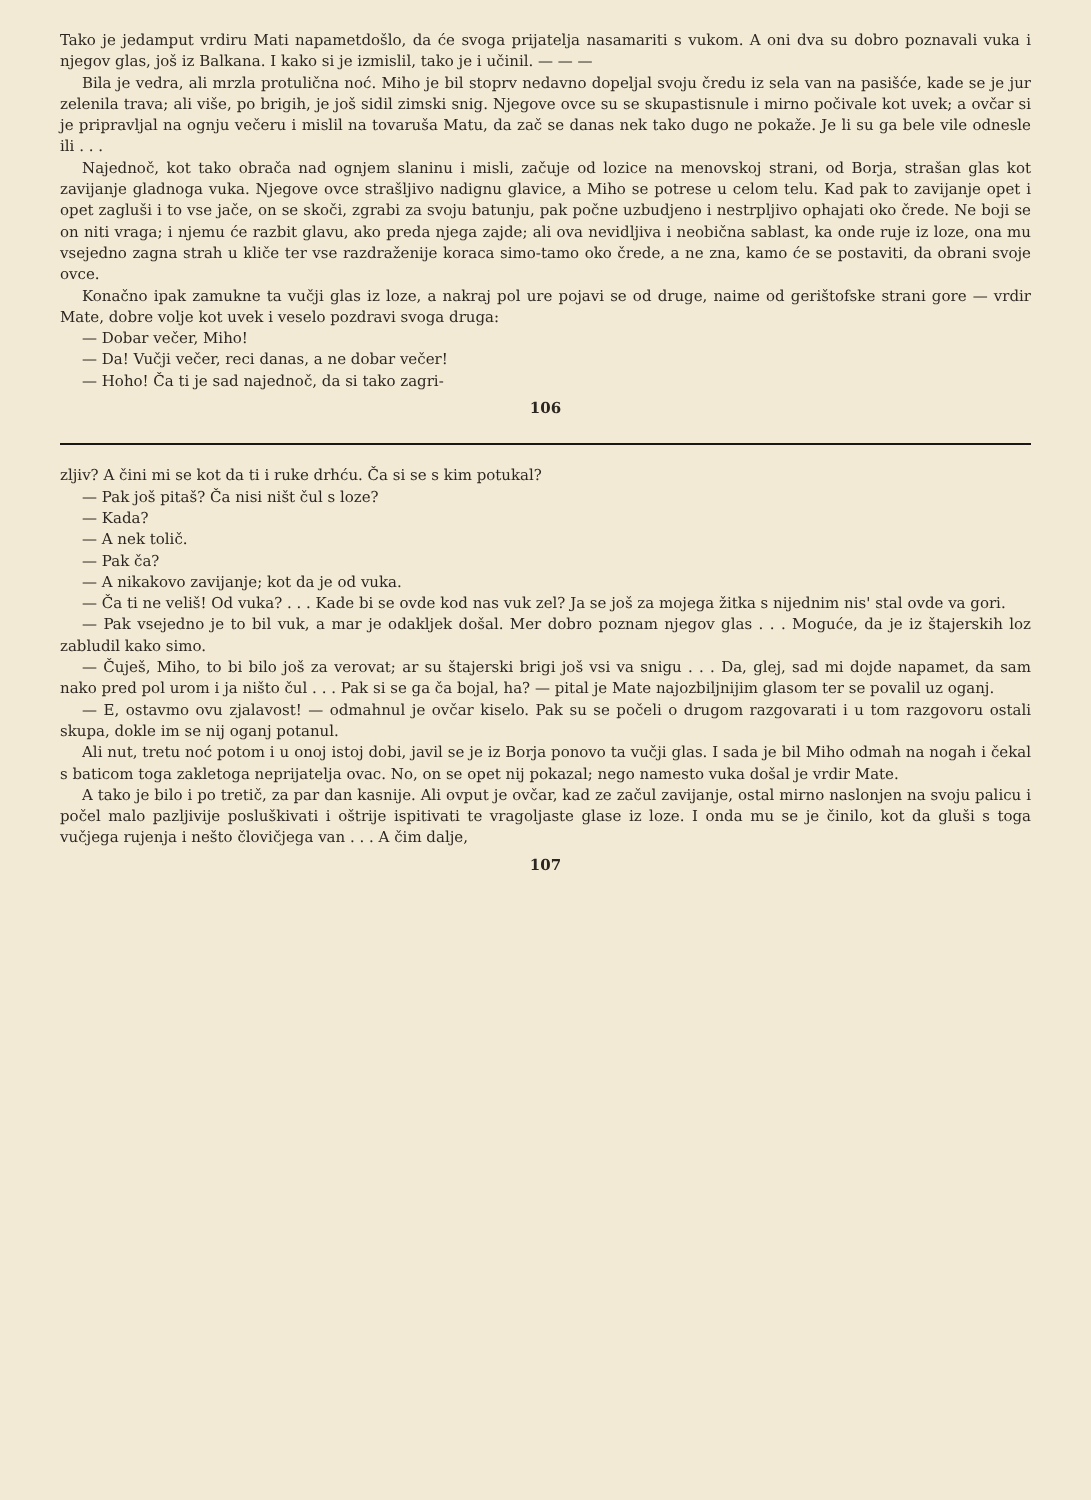Tako je jedamput vrdiru Mati napametdošlo, da će svoga prijatelja nasamariti s vukom. A oni dva su dobro poznavali vuka i njegov glas, još iz Balkana. I kako si je izmislil, tako je i učinil. — — —
Bila je vedra, ali mrzla protulična noć. Miho je bil stoprv nedavno dopeljal svoju čredu iz sela van na pasišće, kade se je jur zelenila trava; ali više, po brigih, je još sidil zimski snig. Njegove ovce su se skupastisnule i mirno počivale kot uvek; a ovčar si je pripravljal na ognju večeru i mislil na tovaruša Matu, da zač se danas nek tako dugo ne pokaže. Je li su ga bele vile odnesle ili . . .
Najednoč, kot tako obrača nad ognjem slaninu i misli, začuje od lozice na menovskoj strani, od Borja, strašan glas kot zavijanje gladnoga vuka. Njegove ovce strašljivo nadignu glavice, a Miho se potrese u celom telu. Kad pak to zavijanje opet i opet zagluši i to vse jače, on se skoči, zgrabi za svoju batunju, pak počne uzbudjeno i nestrpljivo ophajati oko črede. Ne boji se on niti vraga; i njemu će razbit glavu, ako preda njega zajde; ali ova nevidljiva i neobična sablast, ka onde ruje iz loze, ona mu vsejedno zagna strah u kliče ter vse razdraženije koraca simo-tamo oko črede, a ne zna, kamo će se postaviti, da obrani svoje ovce.
Konačno ipak zamukne ta vučji glas iz loze, a nakraj pol ure pojavi se od druge, naime od gerištofske strani gore — vrdir Mate, dobre volje kot uvek i veselo pozdravi svoga druga:
— Dobar večer, Miho!
— Da! Vučji večer, reci danas, a ne dobar večer!
— Hoho! Ča ti je sad najednoč, da si tako zagri-
106
zljiv? A čini mi se kot da ti i ruke drhću. Ča si se s kim potukal?
— Pak još pitaš? Ča nisi ništ čul s loze?
— Kada?
— A nek tolič.
— Pak ča?
— A nikakovo zavijanje; kot da je od vuka.
— Ča ti ne veliš! Od vuka? . . . Kade bi se ovde kod nas vuk zel? Ja se još za mojega žitka s nijednim nis' stal ovde va gori.
— Pak vsejedno je to bil vuk, a mar je odakljek došal. Mer dobro poznam njegov glas . . . Moguće, da je iz štajerskih loz zabludil kako simo.
— Čuješ, Miho, to bi bilo još za verovat; ar su štajerski brigi još vsi va snigu . . . Da, glej, sad mi dojde napamet, da sam nako pred pol urom i ja ništo čul . . . Pak si se ga ča bojal, ha? — pital je Mate najozbiljnijim glasom ter se povalil uz oganj.
— E, ostavmo ovu zjalavost! — odmahnul je ovčar kiselo. Pak su se počeli o drugom razgovarati i u tom razgovoru ostali skupa, dokle im se nij oganj potanul.
Ali nut, tretu noć potom i u onoj istoj dobi, javil se je iz Borja ponovo ta vučji glas. I sada je bil Miho odmah na nogah i čekal s baticom toga zakletoga neprijatelja ovac. No, on se opet nij pokazal; nego namesto vuka došal je vrdir Mate.
A tako je bilo i po tretič, za par dan kasnije. Ali ovput je ovčar, kad ze začul zavijanje, ostal mirno naslonjen na svoju palicu i počel malo pazljivije posluškivati i oštrije ispitivati te vragoljaste glase iz loze. I onda mu se je činilo, kot da gluši s toga vučjega rujenja i nešto človičjega van . . . A čim dalje,
107